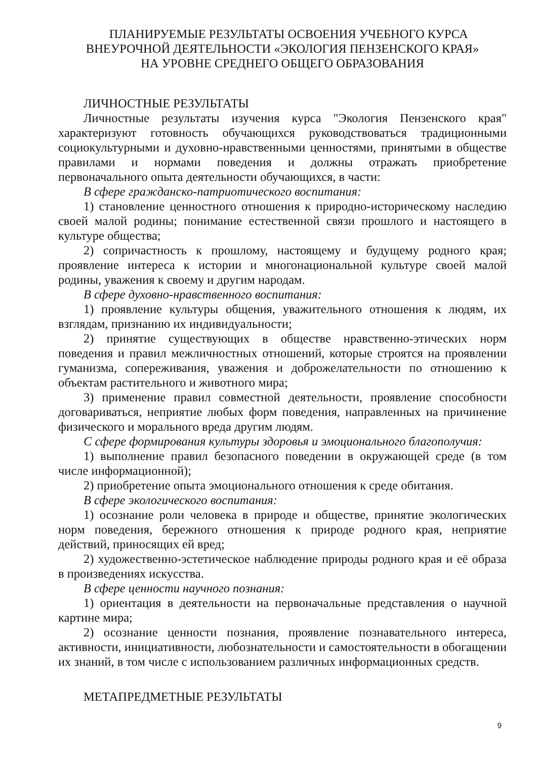ПЛАНИРУЕМЫЕ РЕЗУЛЬТАТЫ ОСВОЕНИЯ УЧЕБНОГО КУРСА
ВНЕУРОЧНОЙ ДЕЯТЕЛЬНОСТИ «ЭКОЛОГИЯ ПЕНЗЕНСКОГО КРАЯ»
НА УРОВНЕ СРЕДНЕГО ОБЩЕГО ОБРАЗОВАНИЯ
ЛИЧНОСТНЫЕ РЕЗУЛЬТАТЫ
Личностные результаты изучения курса "Экология Пензенского края" характеризуют готовность обучающихся руководствоваться традиционными социокультурными и духовно-нравственными ценностями, принятыми в обществе правилами и нормами поведения и должны отражать приобретение первоначального опыта деятельности обучающихся, в части:
В сфере гражданско-патриотического воспитания:
1) становление ценностного отношения к природно-историческому наследию своей малой родины; понимание естественной связи прошлого и настоящего в культуре общества;
2) сопричастность к прошлому, настоящему и будущему родного края; проявление интереса к истории и многонациональной культуре своей малой родины, уважения к своему и другим народам.
В сфере духовно-нравственного воспитания:
1) проявление культуры общения, уважительного отношения к людям, их взглядам, признанию их индивидуальности;
2) принятие существующих в обществе нравственно-этических норм поведения и правил межличностных отношений, которые строятся на проявлении гуманизма, сопереживания, уважения и доброжелательности по отношению к объектам растительного и животного мира;
3) применение правил совместной деятельности, проявление способности договариваться, неприятие любых форм поведения, направленных на причинение физического и морального вреда другим людям.
С сфере формирования культуры здоровья и эмоционального благополучия:
1) выполнение правил безопасного поведении в окружающей среде (в том числе информационной);
2) приобретение опыта эмоционального отношения к среде обитания.
В сфере экологического воспитания:
1) осознание роли человека в природе и обществе, принятие экологических норм поведения, бережного отношения к природе родного края, неприятие действий, приносящих ей вред;
2) художественно-эстетическое наблюдение природы родного края и её образа в произведениях искусства.
В сфере ценности научного познания:
1) ориентация в деятельности на первоначальные представления о научной картине мира;
2) осознание ценности познания, проявление познавательного интереса, активности, инициативности, любознательности и самостоятельности в обогащении их знаний, в том числе с использованием различных информационных средств.
МЕТАПРЕДМЕТНЫЕ РЕЗУЛЬТАТЫ
9